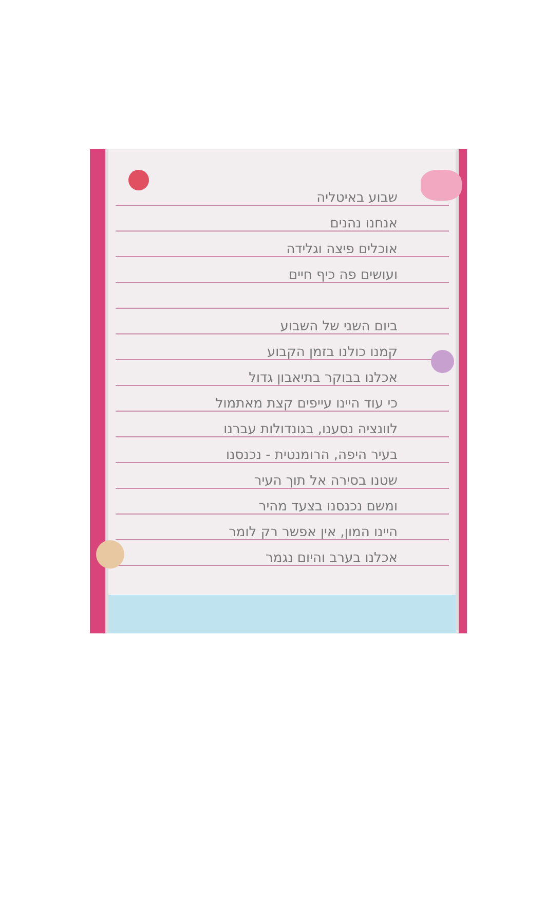שבוע באיטליה
אנחנו נהנים
אוכלים פיצה וגלידה
ועושים פה כיף חיים
ביום השני של השבוע
קמנו כולנו בזמן הקבוע
אכלנו בבוקר בתיאבון גדול
כי עוד היינו עייפים קצת מאתמול
לוונציה נסענו, בגונדולות עברנו
בעיר היפה, הרומנטית - נכנסנו
שטנו בסירה אל תוך העיר
ומשם נכנסנו בצעד מהיר
היינו המון, אין אפשר רק לומר
אכלנו בערב והיום נגמר